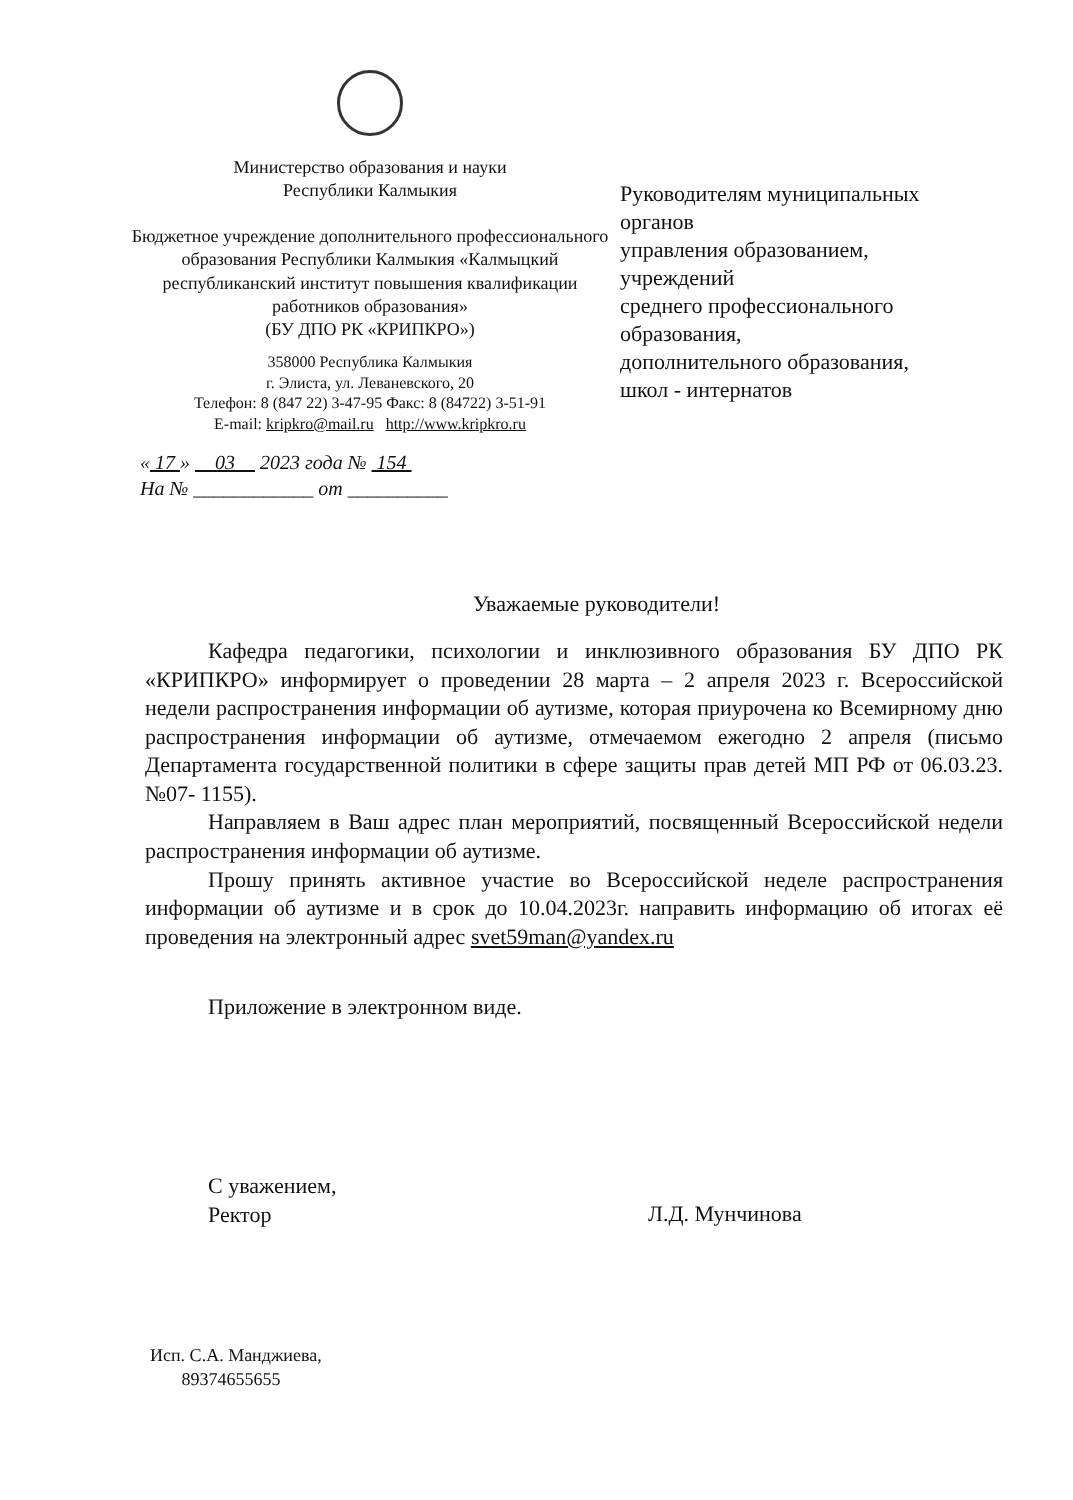Министерство образования и науки
Республики Калмыкия
Бюджетное учреждение дополнительного профессионального образования Республики Калмыкия «Калмыцкий республиканский институт повышения квалификации работников образования»
(БУ ДПО РК «КРИПКРО»)
358000 Республика Калмыкия
г. Элиста, ул. Леваневского, 20
Телефон: 8 (847 22) 3-47-95 Факс: 8 (84722) 3-51-91
E-mail: kripkro@mail.ru http://www.kripkro.ru
Руководителям муниципальных
органов
управления образованием,
учреждений
среднего профессионального
образования,
дополнительного образования,
школ - интернатов
« 17 » 03 2023 года № 154
На № ____________ от __________
Уважаемые руководители!
Кафедра педагогики, психологии и инклюзивного образования БУ ДПО РК «КРИПКРО» информирует о проведении 28 марта – 2 апреля 2023 г. Всероссийской недели распространения информации об аутизме, которая приурочена ко Всемирному дню распространения информации об аутизме, отмечаемом ежегодно 2 апреля (письмо Департамента государственной политики в сфере защиты прав детей МП РФ от 06.03.23. №07- 1155).
Направляем в Ваш адрес план мероприятий, посвященный Всероссийской недели распространения информации об аутизме.
Прошу принять активное участие во Всероссийской неделе распространения информации об аутизме и в срок до 10.04.2023г. направить информацию об итогах её проведения на электронный адрес svet59man@yandex.ru
Приложение в электронном виде.
С уважением,
Ректор
Л.Д. Мунчинова
Исп. С.А. Манджиева,
89374655655